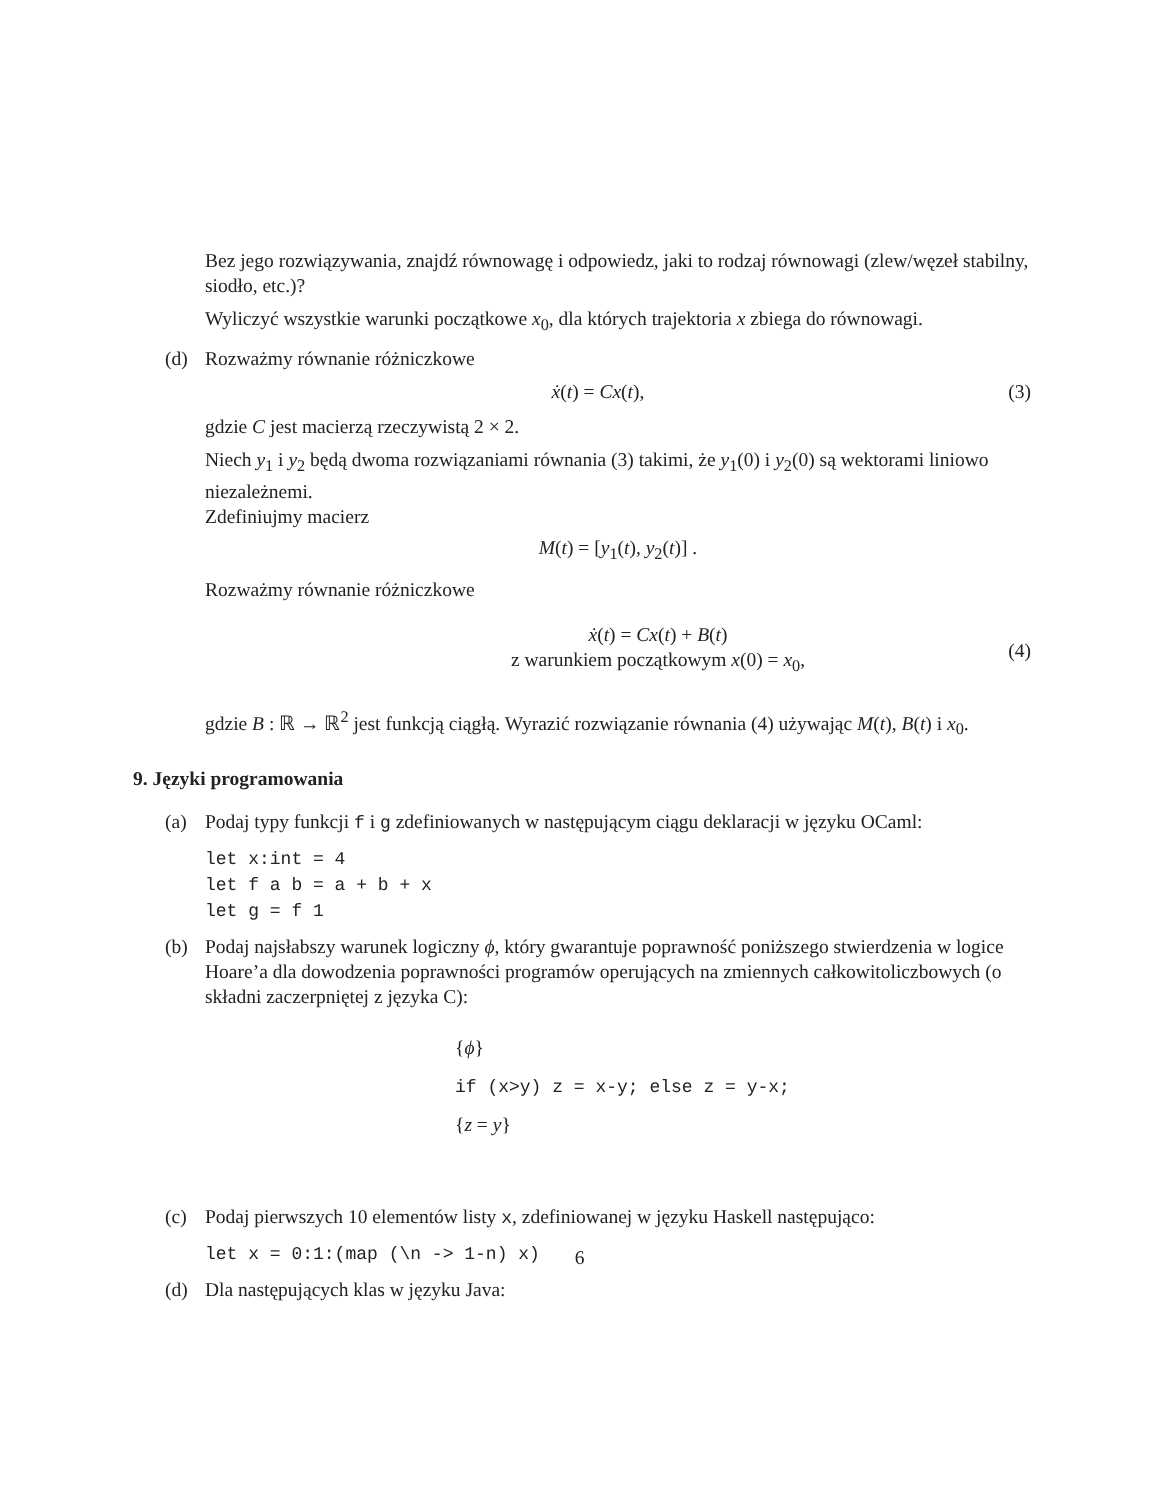Bez jego rozwiązywania, znajdź równowagę i odpowiedz, jaki to rodzaj równowagi (zlew/węzeł stabilny, siodło, etc.)?
Wyliczyć wszystkie warunki początkowe x<sub>0</sub>, dla których trajektoria x zbiega do równowagi.
(d) Rozważmy równanie różniczkowe
ẋ(t) = Cx(t), (3)
gdzie C jest macierzą rzeczywistą 2 × 2.
Niech y<sub>1</sub> i y<sub>2</sub> będą dwoma rozwiązaniami równania (3) takimi, że y<sub>1</sub>(0) i y<sub>2</sub>(0) są wektorami liniowo niezależnemi.
Zdefiniujmy macierz
M(t) = [y<sub>1</sub>(t), y<sub>2</sub>(t)] .
Rozważmy równanie różniczkowe
ẋ(t) = Cx(t) + B(t)
z warunkiem początkowym x(0) = x<sub>0</sub>, (4)
gdzie B : ℝ → ℝ<sup>2</sup> jest funkcją ciągłą. Wyrazić rozwiązanie równania (4) używając M(t), B(t) i x<sub>0</sub>.
9. Języki programowania
(a) Podaj typy funkcji f i g zdefiniowanych w następującym ciągu deklaracji w języku OCaml:
let x:int = 4 let f a b = a + b + x let g = f 1
(b) Podaj najsłabszy warunek logiczny ϕ, który gwarantuje poprawność poniższego stwierdzenia w logice Hoare’a dla dowodzenia poprawności programów operujących na zmiennych całkowitoliczbowych (o składni zaczerpniętej z języka C):
{ϕ}
if (x>y) z = x-y; else z = y-x;
{z = y}
(c) Podaj pierwszych 10 elementów listy x, zdefiniowanej w języku Haskell następująco:
let x = 0:1:(map (\n -> 1-n) x)
(d) Dla następujących klas w języku Java:
6